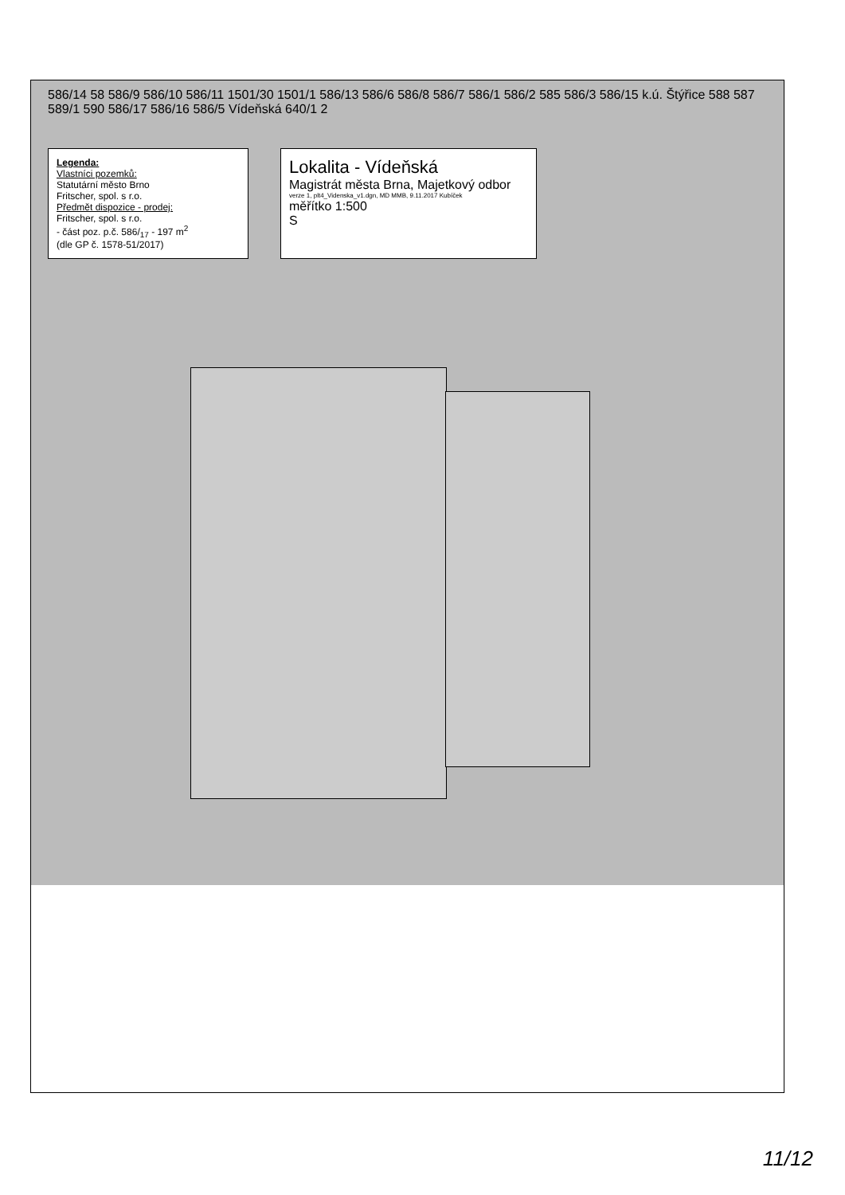586/14 58 586/9 586/10 586/11 1501/30 1501/1 586/13 586/6 586/8 586/7 586/1 586/2 585 586/3 586/15 k.ú. Štýřice 588 587 589/1 590 586/17 586/16 586/5 Vídeňská 640/1 2
Legenda:
Vlastníci pozemků:
Statutární město Brno
Fritscher, spol. s r.o.
Předmět dispozice - prodej:
Fritscher, spol. s r.o.
- část poz. p.č. 586/<sub>17</sub> - 197 m<sup>2</sup>
(dle GP č. 1578-51/2017)
Lokalita - Vídeňská
Magistrát města Brna, Majetkový odbor
verze 1, plt4_Videnska_v1.dgn, MD MMB, 9.11.2017 Kubíček
měřítko 1:500
S
11/12